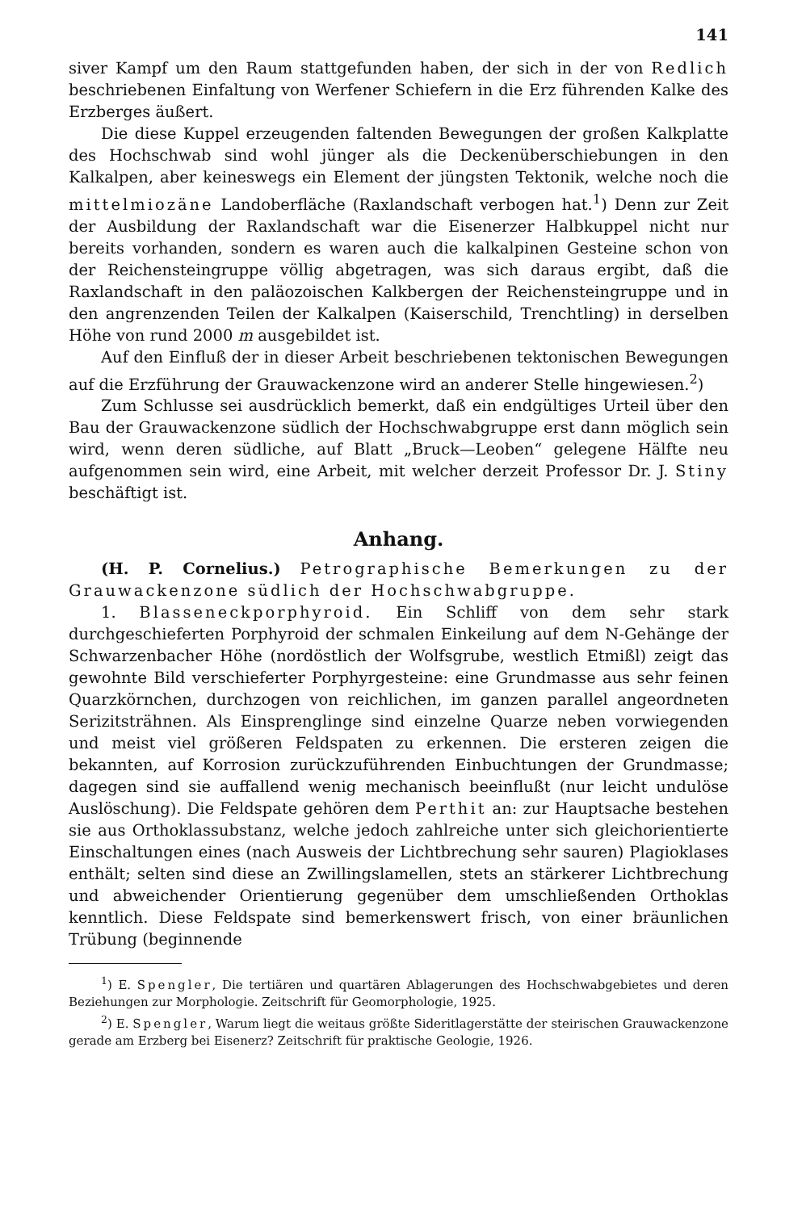141
siver Kampf um den Raum stattgefunden haben, der sich in der von Redlich beschriebenen Einfaltung von Werfener Schiefern in die Erz führenden Kalke des Erzberges äußert.
Die diese Kuppel erzeugenden faltenden Bewegungen der großen Kalkplatte des Hochschwab sind wohl jünger als die Deckenüberschiebungen in den Kalkalpen, aber keineswegs ein Element der jüngsten Tektonik, welche noch die mittelmiozäne Landoberfläche (Raxlandschaft verbogen hat.<sup>1</sup>) Denn zur Zeit der Ausbildung der Raxlandschaft war die Eisenerzer Halbkuppel nicht nur bereits vorhanden, sondern es waren auch die kalkalpinen Gesteine schon von der Reichensteingruppe völlig abgetragen, was sich daraus ergibt, daß die Raxlandschaft in den paläozoischen Kalkbergen der Reichensteingruppe und in den angrenzenden Teilen der Kalkalpen (Kaiserschild, Trenchtling) in derselben Höhe von rund 2000 m ausgebildet ist.
Auf den Einfluß der in dieser Arbeit beschriebenen tektonischen Bewegungen auf die Erzführung der Grauwackenzone wird an anderer Stelle hingewiesen.<sup>2</sup>)
Zum Schlusse sei ausdrücklich bemerkt, daß ein endgültiges Urteil über den Bau der Grauwackenzone südlich der Hochschwabgruppe erst dann möglich sein wird, wenn deren südliche, auf Blatt „Bruck—Leoben“ gelegene Hälfte neu aufgenommen sein wird, eine Arbeit, mit welcher derzeit Professor Dr. J. Stiny beschäftigt ist.
Anhang.
(H. P. Cornelius.) Petrographische Bemerkungen zu der Grauwackenzone südlich der Hochschwabgruppe.
1. Blasseneckporphyroid. Ein Schliff von dem sehr stark durchgeschieferten Porphyroid der schmalen Einkeilung auf dem N-Gehänge der Schwarzenbacher Höhe (nordöstlich der Wolfsgrube, westlich Etmißl) zeigt das gewohnte Bild verschieferter Porphyrgesteine: eine Grundmasse aus sehr feinen Quarzkörnchen, durchzogen von reichlichen, im ganzen parallel angeordneten Serizitsträhnen. Als Einsprenglinge sind einzelne Quarze neben vorwiegenden und meist viel größeren Feldspaten zu erkennen. Die ersteren zeigen die bekannten, auf Korrosion zurückzuführenden Einbuchtungen der Grundmasse; dagegen sind sie auffallend wenig mechanisch beeinflußt (nur leicht undulöse Auslöschung). Die Feldspate gehören dem Perthit an: zur Hauptsache bestehen sie aus Orthoklassubstanz, welche jedoch zahlreiche unter sich gleichorientierte Einschaltungen eines (nach Ausweis der Lichtbrechung sehr sauren) Plagioklases enthält; selten sind diese an Zwillingslamellen, stets an stärkerer Lichtbrechung und abweichender Orientierung gegenüber dem umschließenden Orthoklas kenntlich. Diese Feldspate sind bemerkenswert frisch, von einer bräunlichen Trübung (beginnende
<sup>1</sup>) E. Spengler, Die tertiären und quartären Ablagerungen des Hochschwabgebietes und deren Beziehungen zur Morphologie. Zeitschrift für Geomorphologie, 1925.
<sup>2</sup>) E. Spengler, Warum liegt die weitaus größte Sideritlagerstätte der steirischen Grauwackenzone gerade am Erzberg bei Eisenerz? Zeitschrift für praktische Geologie, 1926.